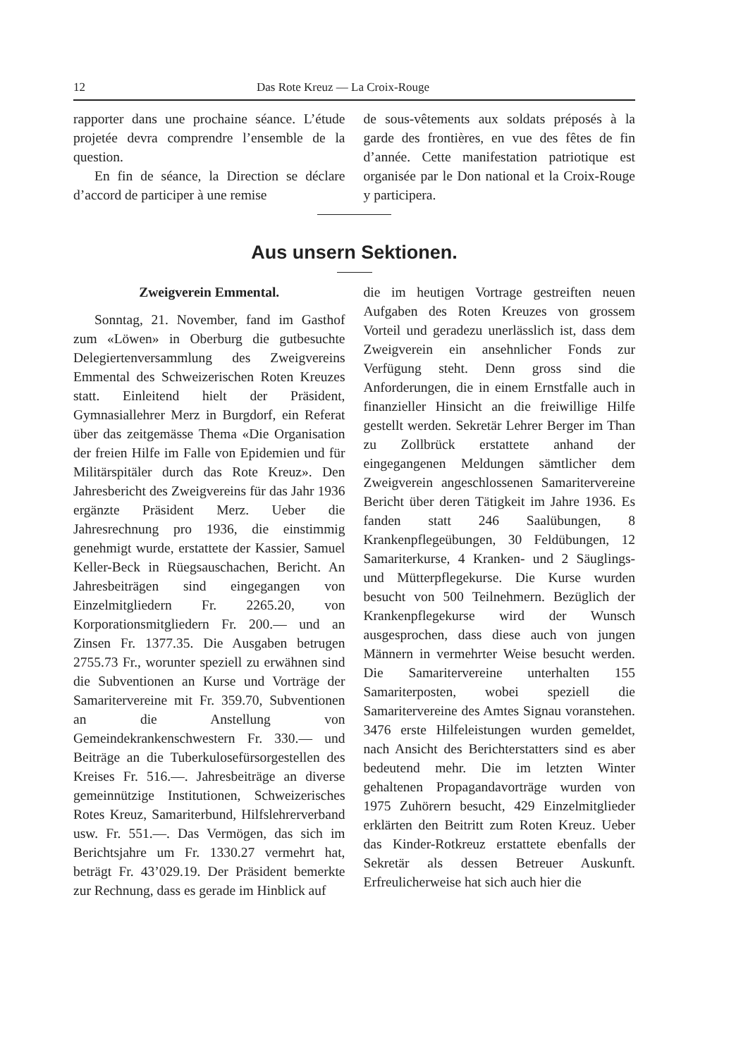12 Das Rote Kreuz — La Croix-Rouge
rapporter dans une prochaine séance. L’étude projetée devra comprendre l’ensemble de la question.
En fin de séance, la Direction se déclare d’accord de participer à une remise
de sous-vêtements aux soldats préposés à la garde des frontières, en vue des fêtes de fin d’année. Cette manifestation patriotique est organisée par le Don national et la Croix-Rouge y participera.
Aus unsern Sektionen.
Zweigverein Emmental.
Sonntag, 21. November, fand im Gasthof zum «Löwen» in Oberburg die gutbesuchte Delegiertenversammlung des Zweigvereins Emmental des Schweizerischen Roten Kreuzes statt. Einleitend hielt der Präsident, Gymnasiallehrer Merz in Burgdorf, ein Referat über das zeitgemässe Thema «Die Organisation der freien Hilfe im Falle von Epidemien und für Militärspitäler durch das Rote Kreuz». Den Jahresbericht des Zweigvereins für das Jahr 1936 ergänzte Präsident Merz. Ueber die Jahresrechnung pro 1936, die einstimmig genehmigt wurde, erstattete der Kassier, Samuel Keller-Beck in Rüegsauschachen, Bericht. An Jahresbeiträgen sind eingegangen von Einzelmitgliedern Fr. 2265.20, von Korporationsmitgliedern Fr. 200.— und an Zinsen Fr. 1377.35. Die Ausgaben betrugen 2755.73 Fr., worunter speziell zu erwähnen sind die Subventionen an Kurse und Vorträge der Samaritervereine mit Fr. 359.70, Subventionen an die Anstellung von Gemeindekrankenschwestern Fr. 330.— und Beiträge an die Tuberkulosefürsorgestellen des Kreises Fr. 516.—. Jahresbeiträge an diverse gemeinnützige Institutionen, Schweizerisches Rotes Kreuz, Samariterbund, Hilfslehrerverband usw. Fr. 551.—. Das Vermögen, das sich im Berichtsjahre um Fr. 1330.27 vermehrt hat, beträgt Fr. 43’029.19. Der Präsident bemerkte zur Rechnung, dass es gerade im Hinblick auf
die im heutigen Vortrage gestreiften neuen Aufgaben des Roten Kreuzes von grossem Vorteil und geradezu unerlässlich ist, dass dem Zweigverein ein ansehnlicher Fonds zur Verfügung steht. Denn gross sind die Anforderungen, die in einem Ernstfalle auch in finanzieller Hinsicht an die freiwillige Hilfe gestellt werden. Sekretär Lehrer Berger im Than zu Zollbrück erstattete anhand der eingegangenen Meldungen sämtlicher dem Zweigverein angeschlossenen Samaritervereine Bericht über deren Tätigkeit im Jahre 1936. Es fanden statt 246 Saalübungen, 8 Krankenpflegeübungen, 30 Feldübungen, 12 Samariterkurse, 4 Kranken- und 2 Säuglings- und Mütterpflegekurse. Die Kurse wurden besucht von 500 Teilnehmern. Bezüglich der Krankenpflegekurse wird der Wunsch ausgesprochen, dass diese auch von jungen Männern in vermehrter Weise besucht werden. Die Samaritervereine unterhalten 155 Samariterposten, wobei speziell die Samaritervereine des Amtes Signau voranstehen. 3476 erste Hilfeleistungen wurden gemeldet, nach Ansicht des Berichterstatters sind es aber bedeutend mehr. Die im letzten Winter gehaltenen Propagandavorträge wurden von 1975 Zuhörern besucht, 429 Einzelmitglieder erklärten den Beitritt zum Roten Kreuz. Ueber das Kinder-Rotkreuz erstattete ebenfalls der Sekretär als dessen Betreuer Auskunft. Erfreulicherweise hat sich auch hier die